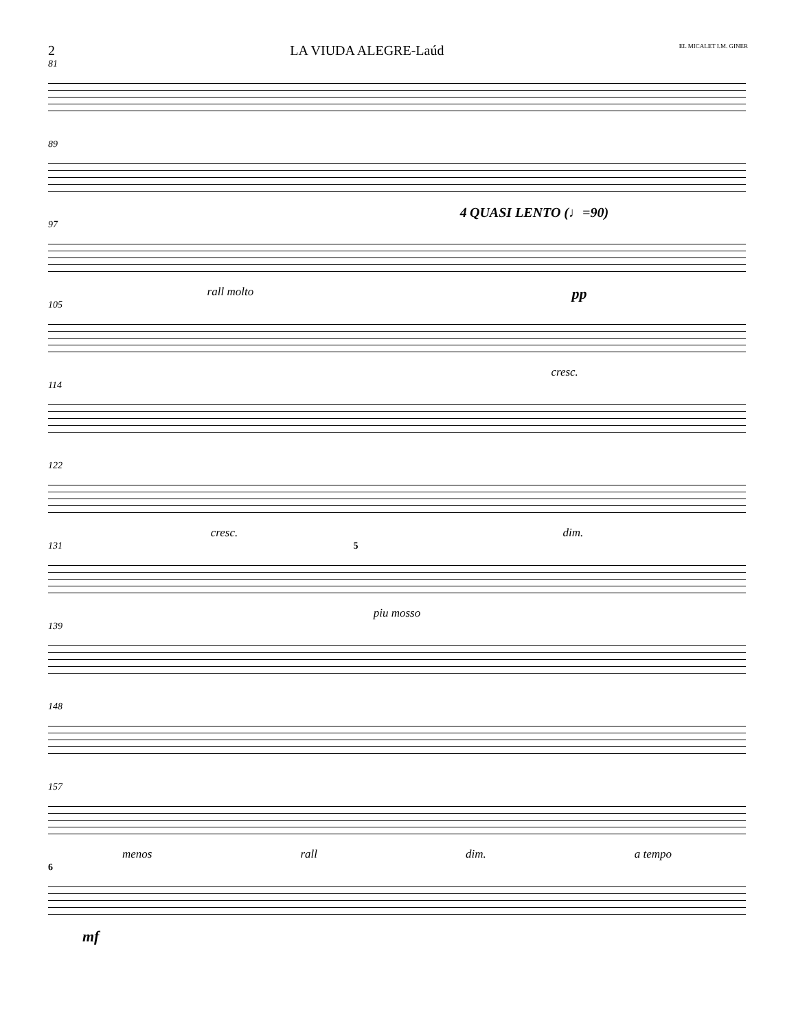2 LA VIUDA ALEGRE-Laúd EL MICALET I.M. GINER
81
89
4 QUASI LENTO (♩=90)
97
rall molto pp
105
cresc.
114
122
cresc. dim.
131 5
piu mosso
139
148
157
menos rall dim. a tempo
6
mf